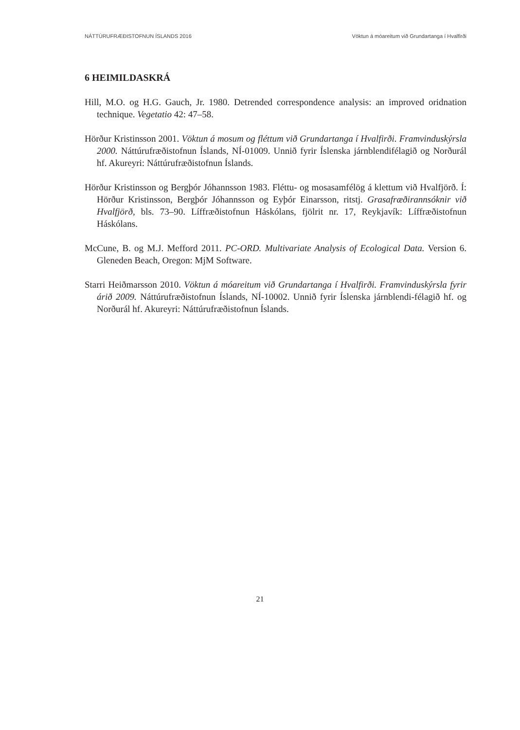NÁTTÚRUFRÆÐISTOFNUN ÍSLANDS 2016 Vöktun á móareitum við Grundartanga í Hvalfirði
6 HEIMILDASKRÁ
Hill, M.O. og H.G. Gauch, Jr. 1980. Detrended correspondence analysis: an improved oridnation technique. Vegetatio 42: 47–58.
Hörður Kristinsson 2001. Vöktun á mosum og fléttum við Grundartanga í Hvalfirði. Framvinduskýrsla 2000. Náttúrufræðistofnun Íslands, NÍ-01009. Unnið fyrir Íslenska járnblendifélagið og Norðurál hf. Akureyri: Náttúrufræðistofnun Íslands.
Hörður Kristinsson og Bergþór Jóhannsson 1983. Fléttu- og mosasamfélög á klettum við Hvalfjörð. Í: Hörður Kristinsson, Bergþór Jóhannsson og Eyþór Einarsson, ritstj. Grasafræðirannsóknir við Hvalfjörð, bls. 73–90. Líffræðistofnun Háskólans, fjölrit nr. 17, Reykjavík: Líffræðistofnun Háskólans.
McCune, B. og M.J. Mefford 2011. PC-ORD. Multivariate Analysis of Ecological Data. Version 6. Gleneden Beach, Oregon: MjM Software.
Starri Heiðmarsson 2010. Vöktun á móareitum við Grundartanga í Hvalfirði. Framvinduskýrsla fyrir árið 2009. Náttúrufræðistofnun Íslands, NÍ-10002. Unnið fyrir Íslenska járnblendi-félagið hf. og Norðurál hf. Akureyri: Náttúrufræðistofnun Íslands.
21